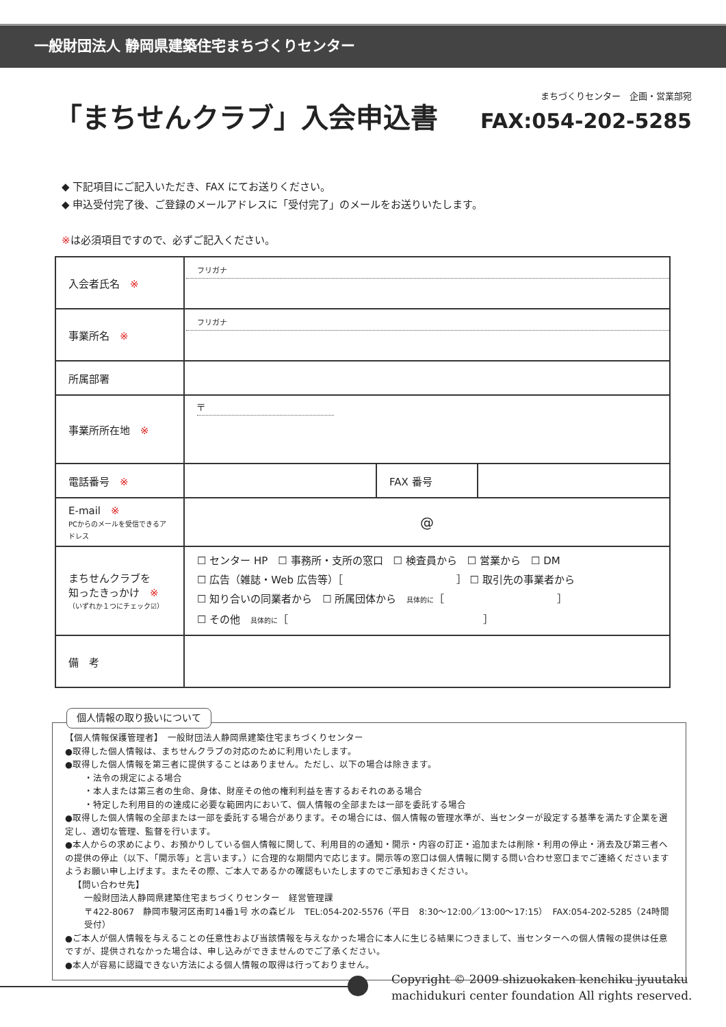一般財団法人 静岡県建築住宅まちづくりセンター
「まちせんクラブ」入会申込書
まちづくりセンター　企画・営業部宛
FAX:054-202-5285
◆ 下記項目にご記入いただき、FAX にてお送りください。
◆ 申込受付完了後、ご登録のメールアドレスに「受付完了」のメールをお送りいたします。
※は必須項目ですので、必ずご記入ください。
| 入会者氏名 ※ | フリガナ | | |
| 事業所名 ※ | フリガナ | | |
| 所属部署 | | | |
| 事業所所在地 ※ | 〒 | | |
| 電話番号 ※ | | FAX 番号 | |
| E-mail ※ PCからのメールを受信できるアドレス | @ | | |
| まちせんクラブを 知ったきっかけ ※ （いずれか１つにチェック☑） | ☐ センター HP ☐ 事務所・支所の窓口 ☐ 検査員から ☐ 営業から ☐ DM ☐ 広告（雑誌・Web 広告等）［ ］ ☐ 取引先の事業者から ☐ 知り合いの同業者から ☐ 所属団体から 具体的に ［ ］ ☐ その他 具体的に ［ ］ | | |
| 備 考 | | | |
個人情報の取り扱いについて
【個人情報保護管理者】　一般財団法人静岡県建築住宅まちづくりセンター
●取得した個人情報は、まちせんクラブの対応のために利用いたします。
●取得した個人情報を第三者に提供することはありません。ただし、以下の場合は除きます。
・法令の規定による場合
・本人または第三者の生命、身体、財産その他の権利利益を害するおそれのある場合
・特定した利用目的の達成に必要な範囲内において、個人情報の全部または一部を委託する場合
●取得した個人情報の全部または一部を委託する場合があります。その場合には、個人情報の管理水準が、当センターが設定する基準を満たす企業を選定し、適切な管理、監督を行います。
●本人からの求めにより、お預かりしている個人情報に関して、利用目的の通知・開示・内容の訂正・追加または削除・利用の停止・消去及び第三者への提供の停止（以下、「開示等」と言います。）に合理的な期間内で応じます。開示等の窓口は個人情報に関する問い合わせ窓口までご連絡くださいますようお願い申し上げます。またその際、ご本人であるかの確認もいたしますのでご承知おきください。
【問い合わせ先】
一般財団法人静岡県建築住宅まちづくりセンター　経営管理課
〒422-8067　静岡市駿河区南町14番1号 水の森ビル　TEL:054-202-5576（平日　8:30〜12:00／13:00〜17:15）　FAX:054-202-5285（24時間受付）
●ご本人が個人情報を与えることの任意性および当該情報を与えなかった場合に本人に生じる結果につきまして、当センターへの個人情報の提供は任意ですが、提供されなかった場合は、申し込みができませんのでご了承ください。
●本人が容易に認識できない方法による個人情報の取得は行っておりません。
Copyright © 2009 shizuokaken kenchiku jyuutaku
machidukuri center foundation All rights reserved.